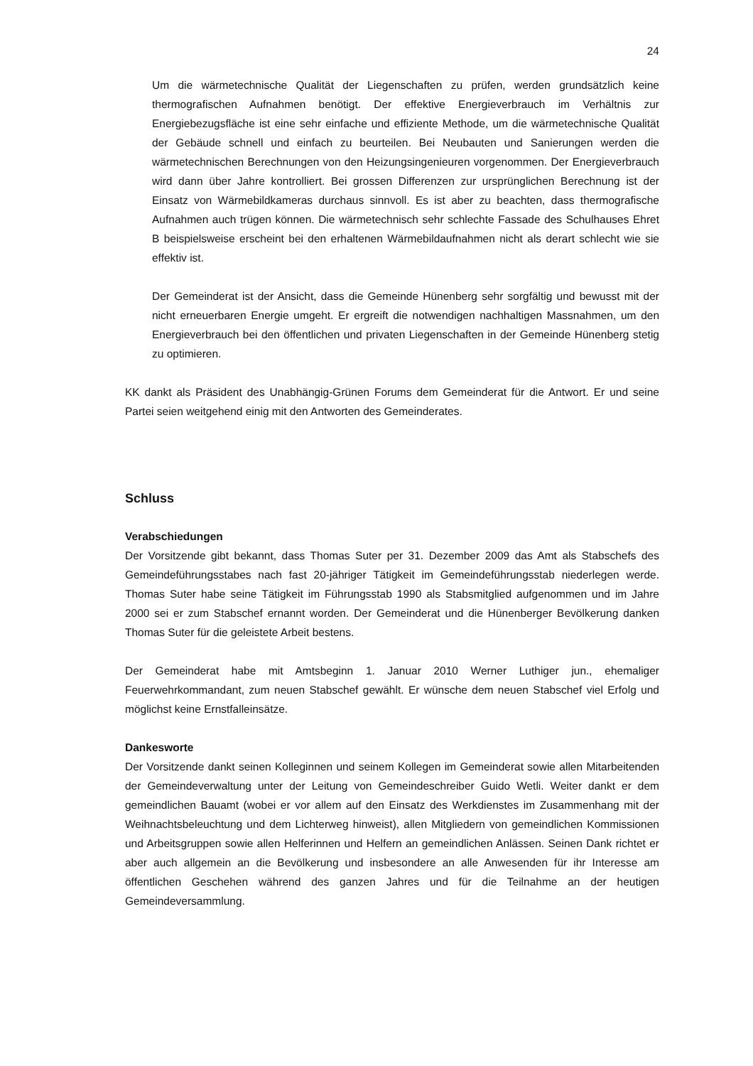24
Um die wärmetechnische Qualität der Liegenschaften zu prüfen, werden grundsätzlich keine thermografischen Aufnahmen benötigt. Der effektive Energieverbrauch im Verhältnis zur Energiebezugsfläche ist eine sehr einfache und effiziente Methode, um die wärmetechnische Qualität der Gebäude schnell und einfach zu beurteilen. Bei Neubauten und Sanierungen werden die wärmetechnischen Berechnungen von den Heizungsingenieuren vorgenommen. Der Energieverbrauch wird dann über Jahre kontrolliert. Bei grossen Differenzen zur ursprünglichen Berechnung ist der Einsatz von Wärmebildkameras durchaus sinnvoll. Es ist aber zu beachten, dass thermografische Aufnahmen auch trügen können. Die wärmetechnisch sehr schlechte Fassade des Schulhauses Ehret B beispielsweise erscheint bei den erhaltenen Wärmebildaufnahmen nicht als derart schlecht wie sie effektiv ist.
Der Gemeinderat ist der Ansicht, dass die Gemeinde Hünenberg sehr sorgfältig und bewusst mit der nicht erneuerbaren Energie umgeht. Er ergreift die notwendigen nachhaltigen Massnahmen, um den Energieverbrauch bei den öffentlichen und privaten Liegenschaften in der Gemeinde Hünenberg stetig zu optimieren.
KK dankt als Präsident des Unabhängig-Grünen Forums dem Gemeinderat für die Antwort. Er und seine Partei seien weitgehend einig mit den Antworten des Gemeinderates.
Schluss
Verabschiedungen
Der Vorsitzende gibt bekannt, dass Thomas Suter per 31. Dezember 2009 das Amt als Stabschefs des Gemeindeführungsstabes nach fast 20-jähriger Tätigkeit im Gemeindeführungsstab niederlegen werde. Thomas Suter habe seine Tätigkeit im Führungsstab 1990 als Stabsmitglied aufgenommen und im Jahre 2000 sei er zum Stabschef ernannt worden. Der Gemeinderat und die Hünenberger Bevölkerung danken Thomas Suter für die geleistete Arbeit bestens.
Der Gemeinderat habe mit Amtsbeginn 1. Januar 2010 Werner Luthiger jun., ehemaliger Feuerwehrkommandant, zum neuen Stabschef gewählt. Er wünsche dem neuen Stabschef viel Erfolg und möglichst keine Ernstfalleinsätze.
Dankesworte
Der Vorsitzende dankt seinen Kolleginnen und seinem Kollegen im Gemeinderat sowie allen Mitarbeitenden der Gemeindeverwaltung unter der Leitung von Gemeindeschreiber Guido Wetli. Weiter dankt er dem gemeindlichen Bauamt (wobei er vor allem auf den Einsatz des Werkdienstes im Zusammenhang mit der Weihnachtsbeleuchtung und dem Lichterweg hinweist), allen Mitgliedern von gemeindlichen Kommissionen und Arbeitsgruppen sowie allen Helferinnen und Helfern an gemeindlichen Anlässen. Seinen Dank richtet er aber auch allgemein an die Bevölkerung und insbesondere an alle Anwesenden für ihr Interesse am öffentlichen Geschehen während des ganzen Jahres und für die Teilnahme an der heutigen Gemeindeversammlung.